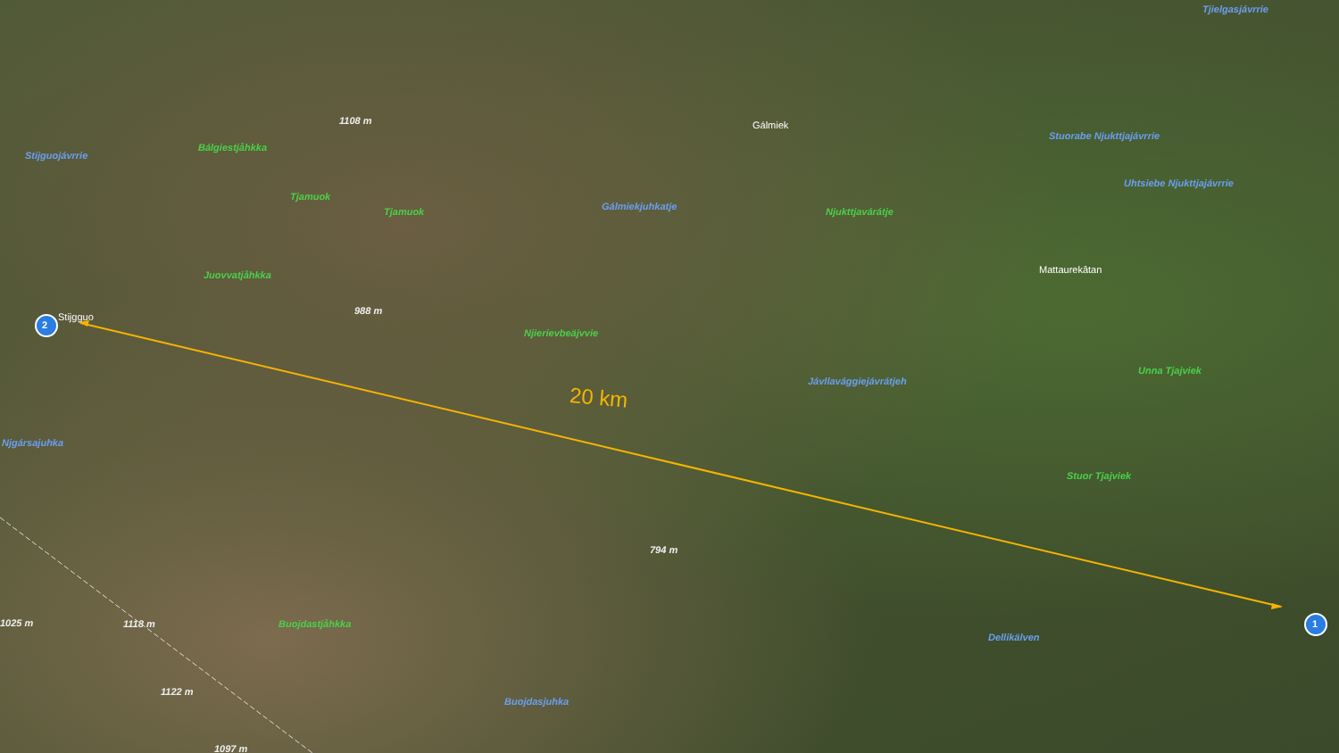2
1
Stijgguo
Gálmiek
Mattaurekâtan
Tjielgasjávrrie
Stuorabe Njukttjajávrrie
Uhtsiebe Njukttjajávrrie
Stijguojávrrie
Gálmiekjuhkatje
Jávllavággiejávrátjeh
Dellikälven
Njgársajuhka
Buojdasjuhka
Bálgiestjåhkka
Tjamuok
Tjamuok
Juovvatjåhkka
Njierievbeäjvvie
Njukttjavárátje
Unna Tjajviek
Stuor Tjajviek
Buojdastjåhkka
1108 m
988 m
794 m
1025 m 1118 m
1122 m
1097 m
20 km